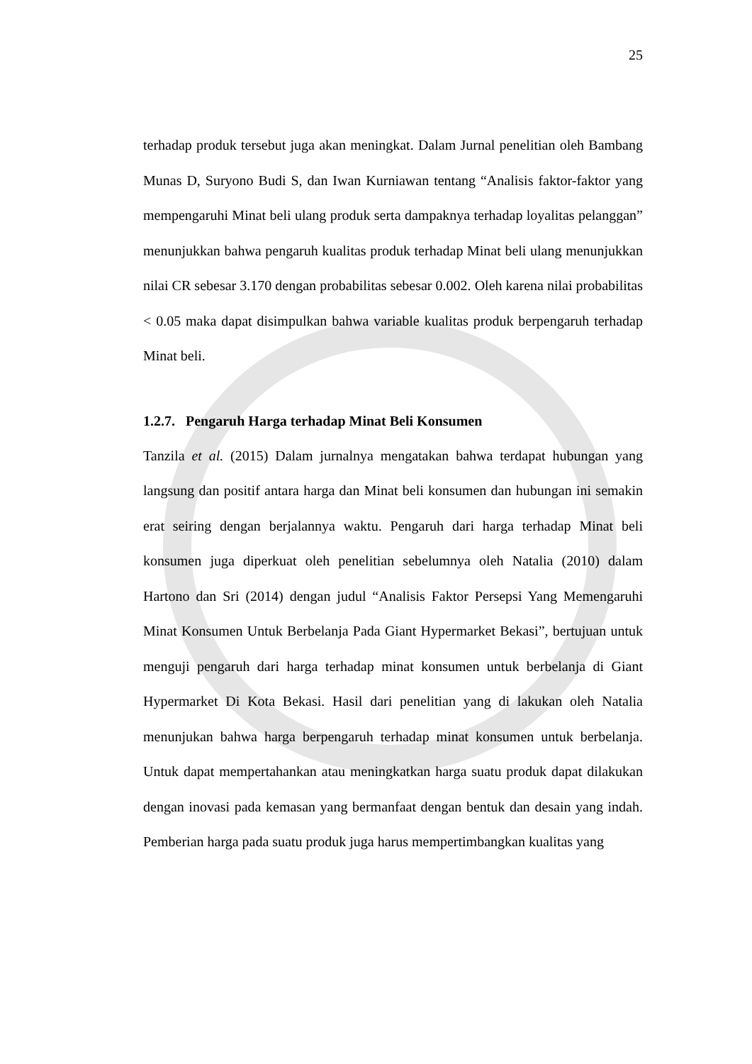25
terhadap produk tersebut juga akan meningkat. Dalam Jurnal penelitian oleh Bambang Munas D, Suryono Budi S, dan Iwan Kurniawan tentang “Analisis faktor-faktor yang mempengaruhi Minat beli ulang produk serta dampaknya terhadap loyalitas pelanggan” menunjukkan bahwa pengaruh kualitas produk terhadap Minat beli ulang menunjukkan nilai CR sebesar 3.170 dengan probabilitas sebesar 0.002. Oleh karena nilai probabilitas < 0.05 maka dapat disimpulkan bahwa variable kualitas produk berpengaruh terhadap Minat beli.
1.2.7. Pengaruh Harga terhadap Minat Beli Konsumen
Tanzila et al. (2015) Dalam jurnalnya mengatakan bahwa terdapat hubungan yang langsung dan positif antara harga dan Minat beli konsumen dan hubungan ini semakin erat seiring dengan berjalannya waktu. Pengaruh dari harga terhadap Minat beli konsumen juga diperkuat oleh penelitian sebelumnya oleh Natalia (2010) dalam Hartono dan Sri (2014) dengan judul “Analisis Faktor Persepsi Yang Memengaruhi Minat Konsumen Untuk Berbelanja Pada Giant Hypermarket Bekasi”, bertujuan untuk menguji pengaruh dari harga terhadap minat konsumen untuk berbelanja di Giant Hypermarket Di Kota Bekasi. Hasil dari penelitian yang di lakukan oleh Natalia menunjukan bahwa harga berpengaruh terhadap minat konsumen untuk berbelanja. Untuk dapat mempertahankan atau meningkatkan harga suatu produk dapat dilakukan dengan inovasi pada kemasan yang bermanfaat dengan bentuk dan desain yang indah. Pemberian harga pada suatu produk juga harus mempertimbangkan kualitas yang